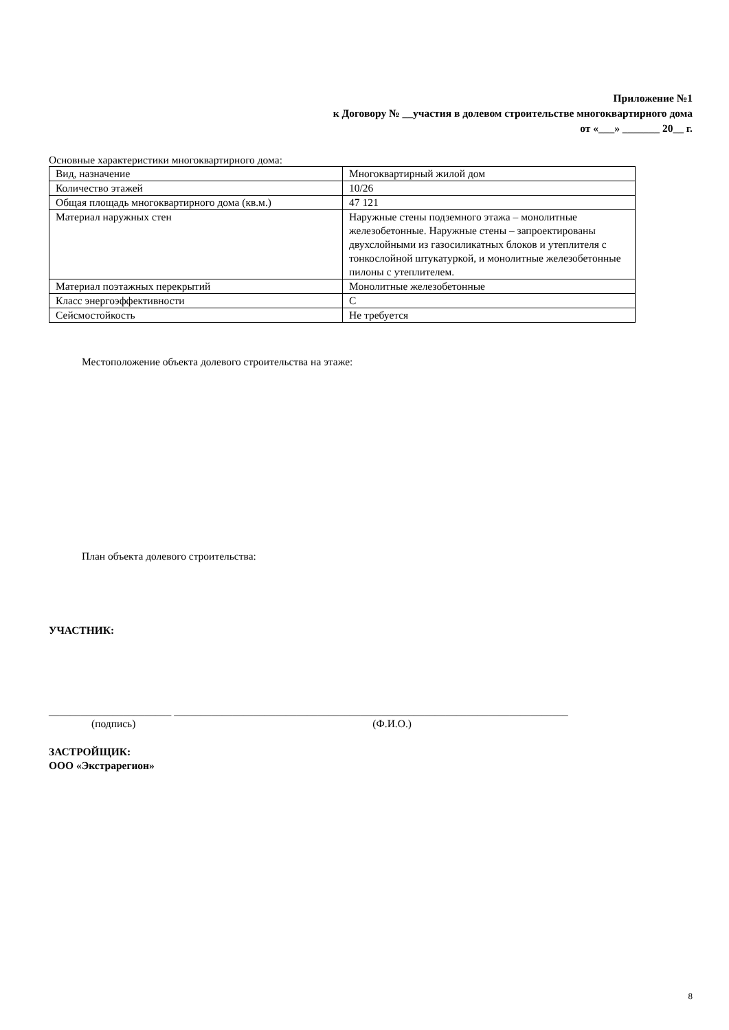Приложение №1
к Договору № __участия в долевом строительстве многоквартирного дома
от «___» _______ 20__ г.
Основные характеристики многоквартирного дома:
| Вид, назначение | Многоквартирный жилой дом |
| Количество этажей | 10/26 |
| Общая площадь многоквартирного дома (кв.м.) | 47 121 |
| Материал наружных стен | Наружные стены подземного этажа – монолитные железобетонные. Наружные стены – запроектированы двухслойными из газосиликатных блоков и утеплителя с тонкослойной штукатуркой, и монолитные железобетонные пилоны с утеплителем. |
| Материал поэтажных перекрытий | Монолитные железобетонные |
| Класс энергоэффективности | С |
| Сейсмостойкость | Не требуется |
Местоположение объекта долевого строительства на этаже:
План объекта долевого строительства:
УЧАСТНИК:
_______________________ __________________________________________________________________________
(подпись) (Ф.И.О.)
ЗАСТРОЙЩИК:
ООО «Экстрарегион»
8